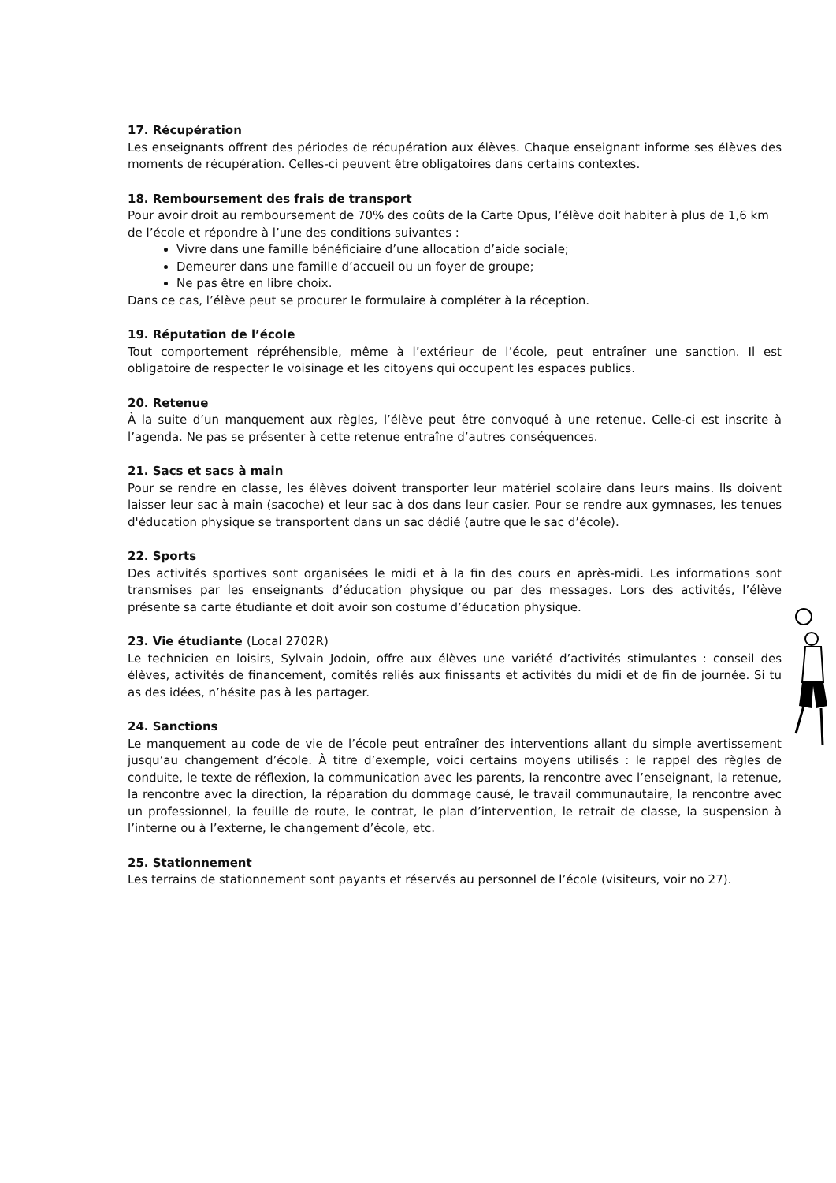17. Récupération
Les enseignants offrent des périodes de récupération aux élèves. Chaque enseignant informe ses élèves des moments de récupération. Celles-ci peuvent être obligatoires dans certains contextes.
18. Remboursement des frais de transport
Pour avoir droit au remboursement de 70% des coûts de la Carte Opus, l’élève doit habiter à plus de 1,6 km de l’école et répondre à l’une des conditions suivantes :
Vivre dans une famille bénéficiaire d’une allocation d’aide sociale;
Demeurer dans une famille d’accueil ou un foyer de groupe;
Ne pas être en libre choix.
Dans ce cas, l’élève peut se procurer le formulaire à compléter à la réception.
19. Réputation de l’école
Tout comportement répréhensible, même à l’extérieur de l’école, peut entraîner une sanction. Il est obligatoire de respecter le voisinage et les citoyens qui occupent les espaces publics.
20. Retenue
À la suite d’un manquement aux règles, l’élève peut être convoqué à une retenue. Celle-ci est inscrite à l’agenda. Ne pas se présenter à cette retenue entraîne d’autres conséquences.
21. Sacs et sacs à main
Pour se rendre en classe, les élèves doivent transporter leur matériel scolaire dans leurs mains. Ils doivent laisser leur sac à main (sacoche) et leur sac à dos dans leur casier. Pour se rendre aux gymnases, les tenues d'éducation physique se transportent dans un sac dédié (autre que le sac d’école).
22. Sports
Des activités sportives sont organisées le midi et à la fin des cours en après-midi. Les informations sont transmises par les enseignants d’éducation physique ou par des messages. Lors des activités, l’élève présente sa carte étudiante et doit avoir son costume d’éducation physique.
23. Vie étudiante (Local 2702R)
Le technicien en loisirs, Sylvain Jodoin, offre aux élèves une variété d’activités stimulantes : conseil des élèves, activités de financement, comités reliés aux finissants et activités du midi et de fin de journée. Si tu as des idées, n’hésite pas à les partager.
24. Sanctions
Le manquement au code de vie de l’école peut entraîner des interventions allant du simple avertissement jusqu’au changement d’école. À titre d’exemple, voici certains moyens utilisés : le rappel des règles de conduite, le texte de réflexion, la communication avec les parents, la rencontre avec l’enseignant, la retenue, la rencontre avec la direction, la réparation du dommage causé, le travail communautaire, la rencontre avec un professionnel, la feuille de route, le contrat, le plan d’intervention, le retrait de classe, la suspension à l’interne ou à l’externe, le changement d’école, etc.
25. Stationnement
Les terrains de stationnement sont payants et réservés au personnel de l’école (visiteurs, voir no 27).